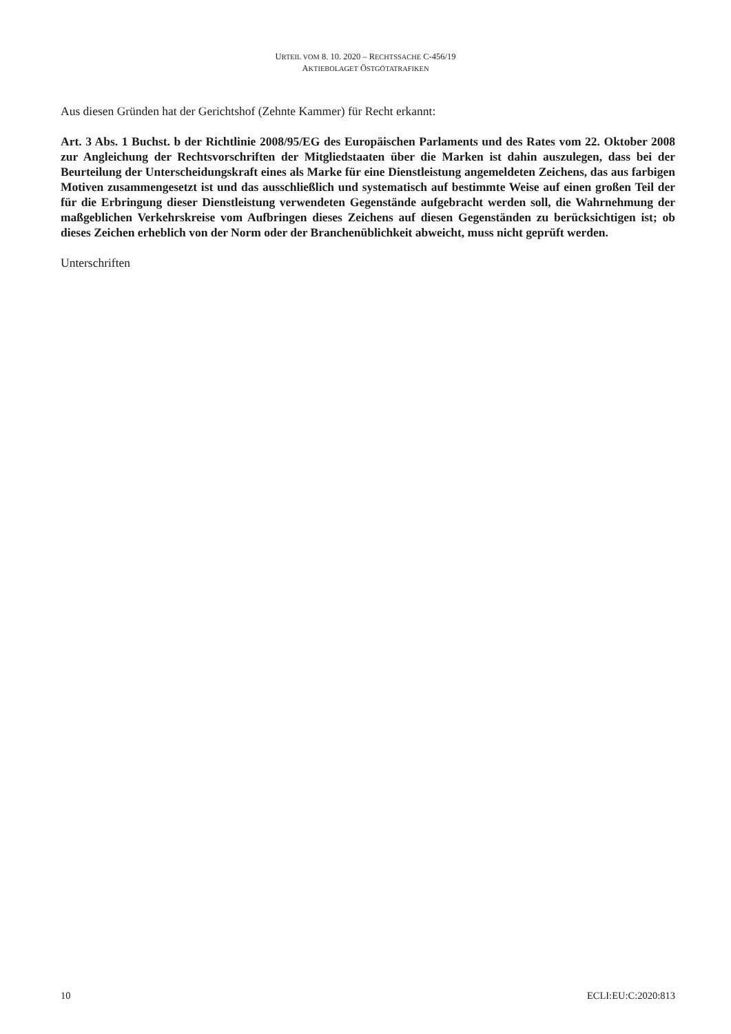URTEIL VOM 8. 10. 2020 – RECHTSSACHE C-456/19
AKTIEBOLAGET ÖSTGÖTATRAFIKEN
Aus diesen Gründen hat der Gerichtshof (Zehnte Kammer) für Recht erkannt:
Art. 3 Abs. 1 Buchst. b der Richtlinie 2008/95/EG des Europäischen Parlaments und des Rates vom 22. Oktober 2008 zur Angleichung der Rechtsvorschriften der Mitgliedstaaten über die Marken ist dahin auszulegen, dass bei der Beurteilung der Unterscheidungskraft eines als Marke für eine Dienstleistung angemeldeten Zeichens, das aus farbigen Motiven zusammengesetzt ist und das ausschließlich und systematisch auf bestimmte Weise auf einen großen Teil der für die Erbringung dieser Dienstleistung verwendeten Gegenstände aufgebracht werden soll, die Wahrnehmung der maßgeblichen Verkehrskreise vom Aufbringen dieses Zeichens auf diesen Gegenständen zu berücksichtigen ist; ob dieses Zeichen erheblich von der Norm oder der Branchenüblichkeit abweicht, muss nicht geprüft werden.
Unterschriften
10 ECLI:EU:C:2020:813